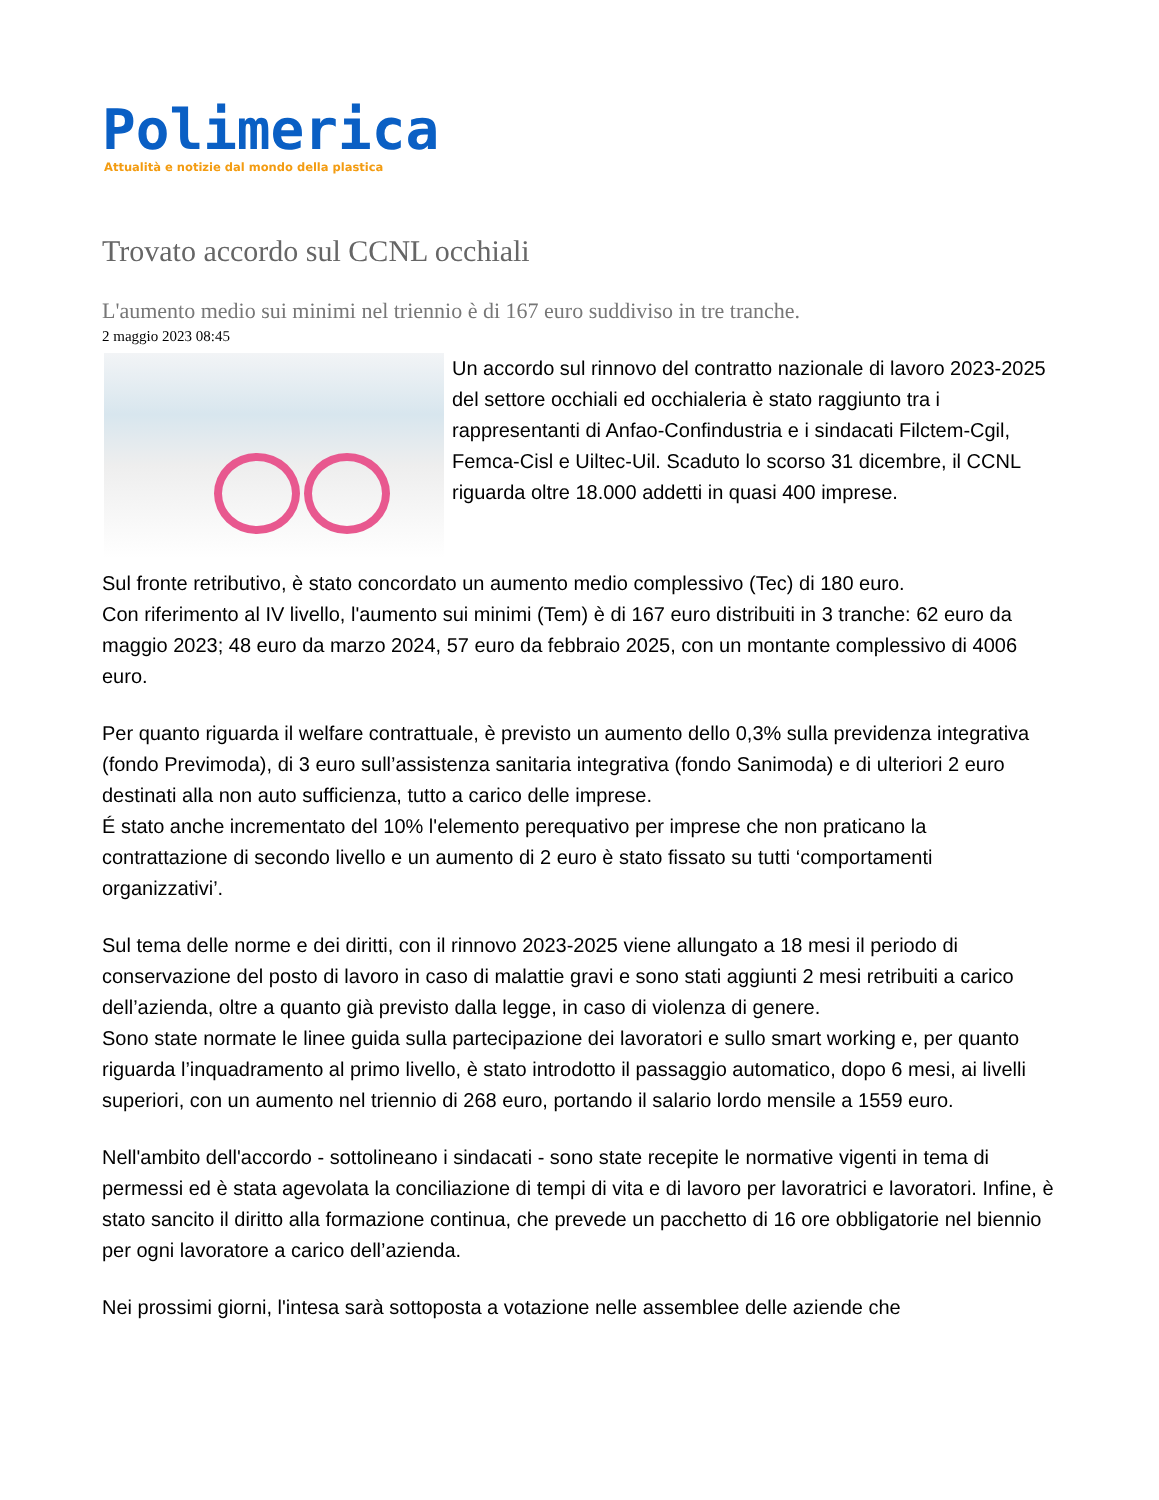Polimerica
Attualità e notizie dal mondo della plastica
Trovato accordo sul CCNL occhiali
L'aumento medio sui minimi nel triennio è di 167 euro suddiviso in tre tranche.
2 maggio 2023 08:45
Un accordo sul rinnovo del contratto nazionale di lavoro 2023-2025 del settore occhiali ed occhialeria è stato raggiunto tra i rappresentanti di Anfao-Confindustria e i sindacati Filctem-Cgil, Femca-Cisl e Uiltec-Uil. Scaduto lo scorso 31 dicembre, il CCNL riguarda oltre 18.000 addetti in quasi 400 imprese.
Sul fronte retributivo, è stato concordato un aumento medio complessivo (Tec) di 180 euro.
Con riferimento al IV livello, l'aumento sui minimi (Tem) è di 167 euro distribuiti in 3 tranche: 62 euro da maggio 2023; 48 euro da marzo 2024, 57 euro da febbraio 2025, con un montante complessivo di 4006 euro.
Per quanto riguarda il welfare contrattuale, è previsto un aumento dello 0,3% sulla previdenza integrativa (fondo Previmoda), di 3 euro sull’assistenza sanitaria integrativa (fondo Sanimoda) e di ulteriori 2 euro destinati alla non auto sufficienza, tutto a carico delle imprese.
É stato anche incrementato del 10% l'elemento perequativo per imprese che non praticano la contrattazione di secondo livello e un aumento di 2 euro è stato fissato su tutti ‘comportamenti organizzativi’.
Sul tema delle norme e dei diritti, con il rinnovo 2023-2025 viene allungato a 18 mesi il periodo di conservazione del posto di lavoro in caso di malattie gravi e sono stati aggiunti 2 mesi retribuiti a carico dell’azienda, oltre a quanto già previsto dalla legge, in caso di violenza di genere.
Sono state normate le linee guida sulla partecipazione dei lavoratori e sullo smart working e, per quanto riguarda l’inquadramento al primo livello, è stato introdotto il passaggio automatico, dopo 6 mesi, ai livelli superiori, con un aumento nel triennio di 268 euro, portando il salario lordo mensile a 1559 euro.
Nell'ambito dell'accordo - sottolineano i sindacati - sono state recepite le normative vigenti in tema di permessi ed è stata agevolata la conciliazione di tempi di vita e di lavoro per lavoratrici e lavoratori. Infine, è stato sancito il diritto alla formazione continua, che prevede un pacchetto di 16 ore obbligatorie nel biennio per ogni lavoratore a carico dell’azienda.
Nei prossimi giorni, l'intesa sarà sottoposta a votazione nelle assemblee delle aziende che